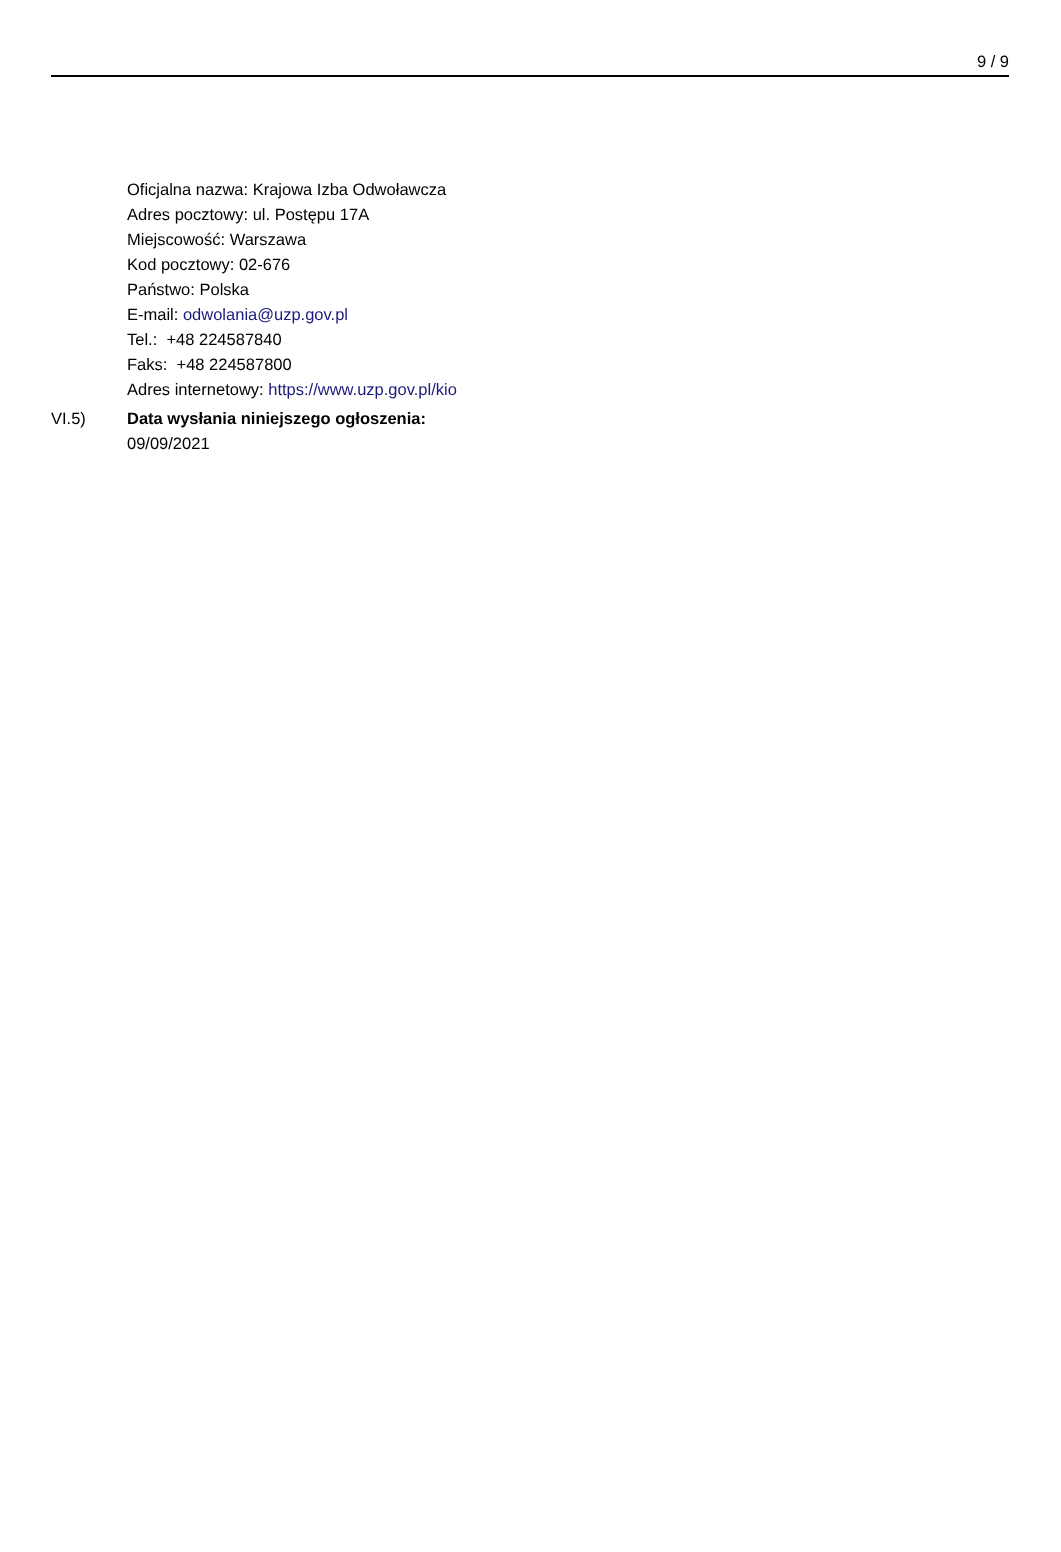9 / 9
Oficjalna nazwa: Krajowa Izba Odwoławcza
Adres pocztowy: ul. Postępu 17A
Miejscowość: Warszawa
Kod pocztowy: 02-676
Państwo: Polska
E-mail: odwolania@uzp.gov.pl
Tel.: +48 224587840
Faks: +48 224587800
Adres internetowy: https://www.uzp.gov.pl/kio
VI.5) Data wysłania niniejszego ogłoszenia:
09/09/2021